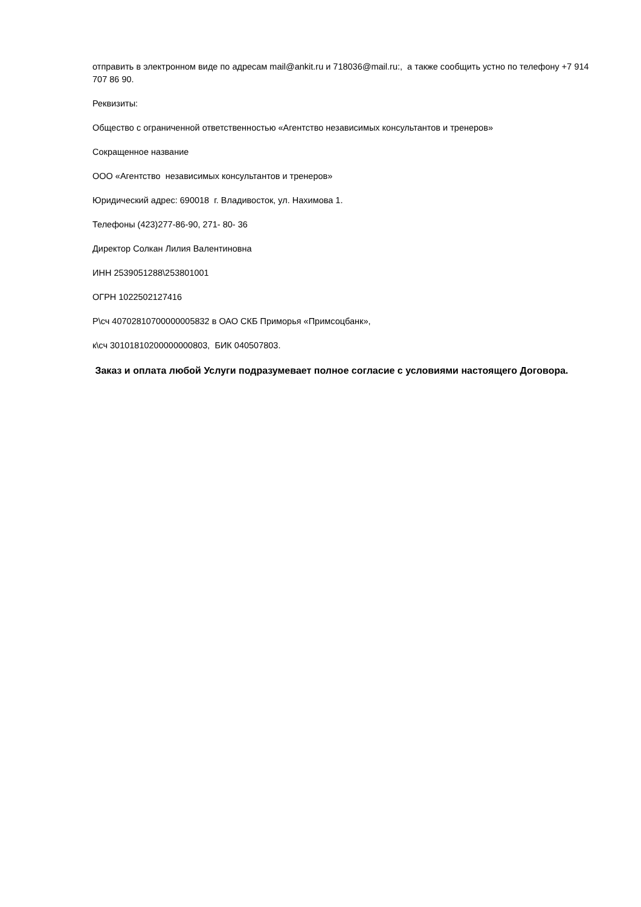отправить в электронном виде по адресам mail@ankit.ru и 718036@mail.ru:, а также сообщить устно по телефону +7 914 707 86 90.
Реквизиты:
Общество с ограниченной ответственностью «Агентство независимых консультантов и тренеров»
Сокращенное название
ООО «Агентство независимых консультантов и тренеров»
Юридический адрес: 690018 г. Владивосток, ул. Нахимова 1.
Телефоны (423)277-86-90, 271- 80- 36
Директор Солкан Лилия Валентиновна
ИНН 2539051288\253801001
ОГРН 1022502127416
Р\сч 40702810700000005832 в ОАО СКБ Приморья «Примсоцбанк»,
к\сч 30101810200000000803, БИК 040507803.
Заказ и оплата любой Услуги подразумевает полное согласие с условиями настоящего Договора.